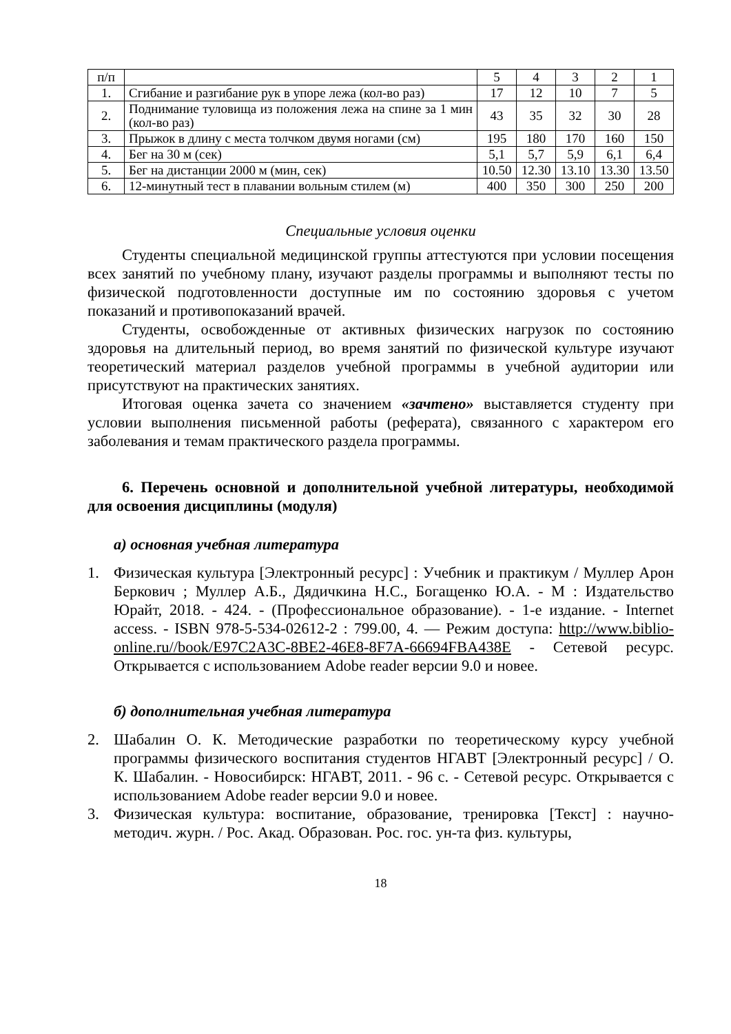| п/п | | 5 | 4 | 3 | 2 | 1 |
| 1. | Сгибание и разгибание рук в упоре лежа (кол-во раз) | 17 | 12 | 10 | 7 | 5 |
| 2. | Поднимание туловища из положения лежа на спине за 1 мин (кол-во раз) | 43 | 35 | 32 | 30 | 28 |
| 3. | Прыжок в длину с места толчком двумя ногами (см) | 195 | 180 | 170 | 160 | 150 |
| 4. | Бег на 30 м (сек) | 5,1 | 5,7 | 5,9 | 6,1 | 6,4 |
| 5. | Бег на дистанции 2000 м (мин, сек) | 10.50 | 12.30 | 13.10 | 13.30 | 13.50 |
| 6. | 12-минутный тест в плавании вольным стилем (м) | 400 | 350 | 300 | 250 | 200 |
Специальные условия оценки
Студенты специальной медицинской группы аттестуются при условии посещения всех занятий по учебному плану, изучают разделы программы и выполняют тесты по физической подготовленности доступные им по состоянию здоровья с учетом показаний и противопоказаний врачей.
Студенты, освобожденные от активных физических нагрузок по состоянию здоровья на длительный период, во время занятий по физической культуре изучают теоретический материал разделов учебной программы в учебной аудитории или присутствуют на практических занятиях.
Итоговая оценка зачета со значением «зачтено» выставляется студенту при условии выполнения письменной работы (реферата), связанного с характером его заболевания и темам практического раздела программы.
6. Перечень основной и дополнительной учебной литературы, необходимой для освоения дисциплины (модуля)
а) основная учебная литература
1. Физическая культура [Электронный ресурс] : Учебник и практикум / Мул­лер Арон Беркович ; Муллер А.Б., Дядичкина Н.С., Богащенко Ю.А. - М : Издательство Юрайт, 2018. - 424. - (Профессиональное образование). - 1-е издание. - Internet access. - ISBN 978-5-534-02612-2 : 799.00, 4. — Режим доступа: http://www.biblio-online.ru//book/E97C2A3C-8BE2-46E8-8F7A-66694FBA438E - Сетевой ресурс. Открывается с использованием Adobe reader версии 9.0 и новее.
б) дополнительная учебная литература
2. Шабалин О. К. Методические разработки по теоретическому курсу учебной программы физического воспитания студентов НГАВТ [Электронный ресурс] / О. К. Шабалин. - Новосибирск: НГАВТ, 2011. - 96 с. - Сетевой ресурс. Открывается с использованием Adobe reader версии 9.0 и новее.
3. Физическая культура: воспитание, образование, тренировка [Текст] : научно-методич. журн. / Рос. Акад. Образован. Рос. гос. ун-та физ. культуры,
18